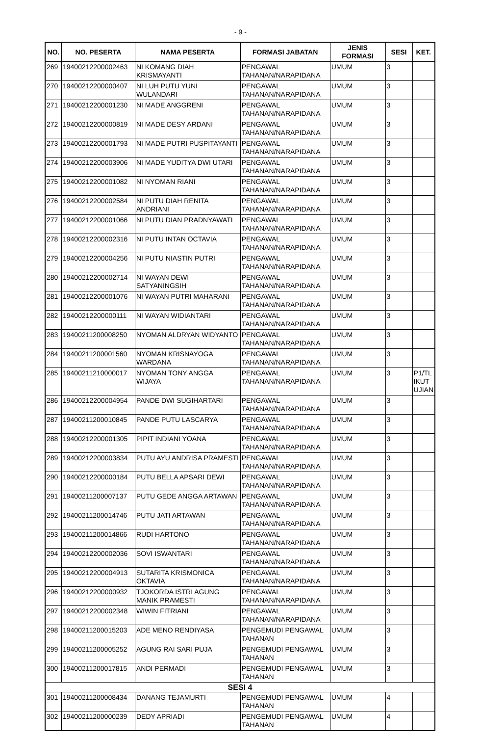- 9 -
| NO. | NO. PESERTA | NAMA PESERTA | FORMASI JABATAN | JENIS FORMASI | SESI | KET. |
| --- | --- | --- | --- | --- | --- | --- |
| 269 | 19400212200002463 | NI KOMANG DIAH KRISMAYANTI | PENGAWAL TAHANAN/NARAPIDANA | UMUM | 3 | |
| 270 | 19400212200000407 | NI LUH PUTU YUNI WULANDARI | PENGAWAL TAHANAN/NARAPIDANA | UMUM | 3 | |
| 271 | 19400212200001230 | NI MADE ANGGRENI | PENGAWAL TAHANAN/NARAPIDANA | UMUM | 3 | |
| 272 | 19400212200000819 | NI MADE DESY ARDANI | PENGAWAL TAHANAN/NARAPIDANA | UMUM | 3 | |
| 273 | 19400212200001793 | NI MADE PUTRI PUSPITAYANTI | PENGAWAL TAHANAN/NARAPIDANA | UMUM | 3 | |
| 274 | 19400212200003906 | NI MADE YUDITYA DWI UTARI | PENGAWAL TAHANAN/NARAPIDANA | UMUM | 3 | |
| 275 | 19400212200001082 | NI NYOMAN RIANI | PENGAWAL TAHANAN/NARAPIDANA | UMUM | 3 | |
| 276 | 19400212200002584 | NI PUTU DIAH RENITA ANDRIANI | PENGAWAL TAHANAN/NARAPIDANA | UMUM | 3 | |
| 277 | 19400212200001066 | NI PUTU DIAN PRADNYAWATI | PENGAWAL TAHANAN/NARAPIDANA | UMUM | 3 | |
| 278 | 19400212200002316 | NI PUTU INTAN OCTAVIA | PENGAWAL TAHANAN/NARAPIDANA | UMUM | 3 | |
| 279 | 19400212200004256 | NI PUTU NIASTIN PUTRI | PENGAWAL TAHANAN/NARAPIDANA | UMUM | 3 | |
| 280 | 19400212200002714 | NI WAYAN DEWI SATYANINGSIH | PENGAWAL TAHANAN/NARAPIDANA | UMUM | 3 | |
| 281 | 19400212200001076 | NI WAYAN PUTRI MAHARANI | PENGAWAL TAHANAN/NARAPIDANA | UMUM | 3 | |
| 282 | 19400212200000111 | NI WAYAN WIDIANTARI | PENGAWAL TAHANAN/NARAPIDANA | UMUM | 3 | |
| 283 | 19400211200008250 | NYOMAN ALDRYAN WIDYANTO | PENGAWAL TAHANAN/NARAPIDANA | UMUM | 3 | |
| 284 | 19400211200001560 | NYOMAN KRISNAYOGA WARDANA | PENGAWAL TAHANAN/NARAPIDANA | UMUM | 3 | |
| 285 | 19400211210000017 | NYOMAN TONY ANGGA WIJAYA | PENGAWAL TAHANAN/NARAPIDANA | UMUM | 3 | P1/TL IKUT UJIAN |
| 286 | 19400212200004954 | PANDE DWI SUGIHARTARI | PENGAWAL TAHANAN/NARAPIDANA | UMUM | 3 | |
| 287 | 19400211200010845 | PANDE PUTU LASCARYA | PENGAWAL TAHANAN/NARAPIDANA | UMUM | 3 | |
| 288 | 19400212200001305 | PIPIT INDIANI YOANA | PENGAWAL TAHANAN/NARAPIDANA | UMUM | 3 | |
| 289 | 19400212200003834 | PUTU AYU ANDRISA PRAMESTI | PENGAWAL TAHANAN/NARAPIDANA | UMUM | 3 | |
| 290 | 19400212200000184 | PUTU BELLA APSARI DEWI | PENGAWAL TAHANAN/NARAPIDANA | UMUM | 3 | |
| 291 | 19400211200007137 | PUTU GEDE ANGGA ARTAWAN | PENGAWAL TAHANAN/NARAPIDANA | UMUM | 3 | |
| 292 | 19400211200014746 | PUTU JATI ARTAWAN | PENGAWAL TAHANAN/NARAPIDANA | UMUM | 3 | |
| 293 | 19400211200014866 | RUDI HARTONO | PENGAWAL TAHANAN/NARAPIDANA | UMUM | 3 | |
| 294 | 19400212200002036 | SOVI ISWANTARI | PENGAWAL TAHANAN/NARAPIDANA | UMUM | 3 | |
| 295 | 19400212200004913 | SUTARITA KRISMONICA OKTAVIA | PENGAWAL TAHANAN/NARAPIDANA | UMUM | 3 | |
| 296 | 19400212200000932 | TJOKORDA ISTRI AGUNG MANIK PRAMESTI | PENGAWAL TAHANAN/NARAPIDANA | UMUM | 3 | |
| 297 | 19400212200002348 | WIWIN FITRIANI | PENGAWAL TAHANAN/NARAPIDANA | UMUM | 3 | |
| 298 | 19400211200015203 | ADE MENO RENDIYASA | PENGEMUDI PENGAWAL TAHANAN | UMUM | 3 | |
| 299 | 19400211200005252 | AGUNG RAI SARI PUJA | PENGEMUDI PENGAWAL TAHANAN | UMUM | 3 | |
| 300 | 19400211200017815 | ANDI PERMADI | PENGEMUDI PENGAWAL TAHANAN | UMUM | 3 | |
| SESI 4 | | | | | | |
| 301 | 19400211200008434 | DANANG TEJAMURTI | PENGEMUDI PENGAWAL TAHANAN | UMUM | 4 | |
| 302 | 19400211200000239 | DEDY APRIADI | PENGEMUDI PENGAWAL TAHANAN | UMUM | 4 | |